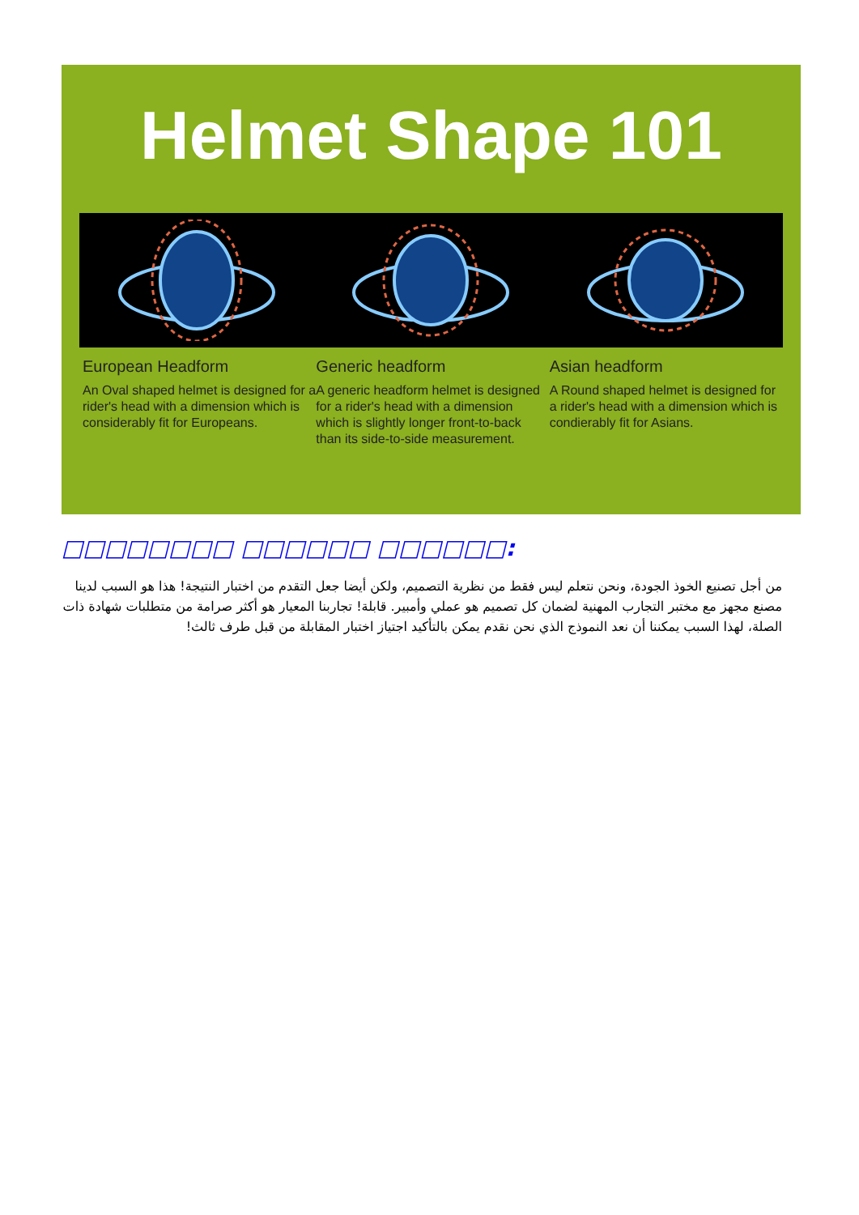Helmet Shape 101
European Headform
An Oval shaped helmet is designed for a rider's head with a dimension which is considerably fit for Europeans.
Generic headform
A generic headform helmet is designed for a rider's head with a dimension which is slightly longer front-to-back than its side-to-side measurement.
Asian headform
A Round shaped helmet is designed for a rider's head with a dimension which is condierably fit for Asians.
□□□□□□□□ □□□□□□ □□□□□□:
من أجل تصنيع الخوذ الجودة، ونحن نتعلم ليس فقط من نظرية التصميم، ولكن أيضا جعل التقدم من اختبار النتيجة! هذا هو السبب لدينا مصنع مجهز مع مختبر التجارب المهنية لضمان كل تصميم هو عملي وأمبير. قابلة! تجاربنا المعيار هو أكثر صرامة من متطلبات شهادة ذات الصلة، لهذا السبب يمكننا أن نعد النموذج الذي نحن نقدم يمكن بالتأكيد اجتياز اختبار المقابلة من قبل طرف ثالث!